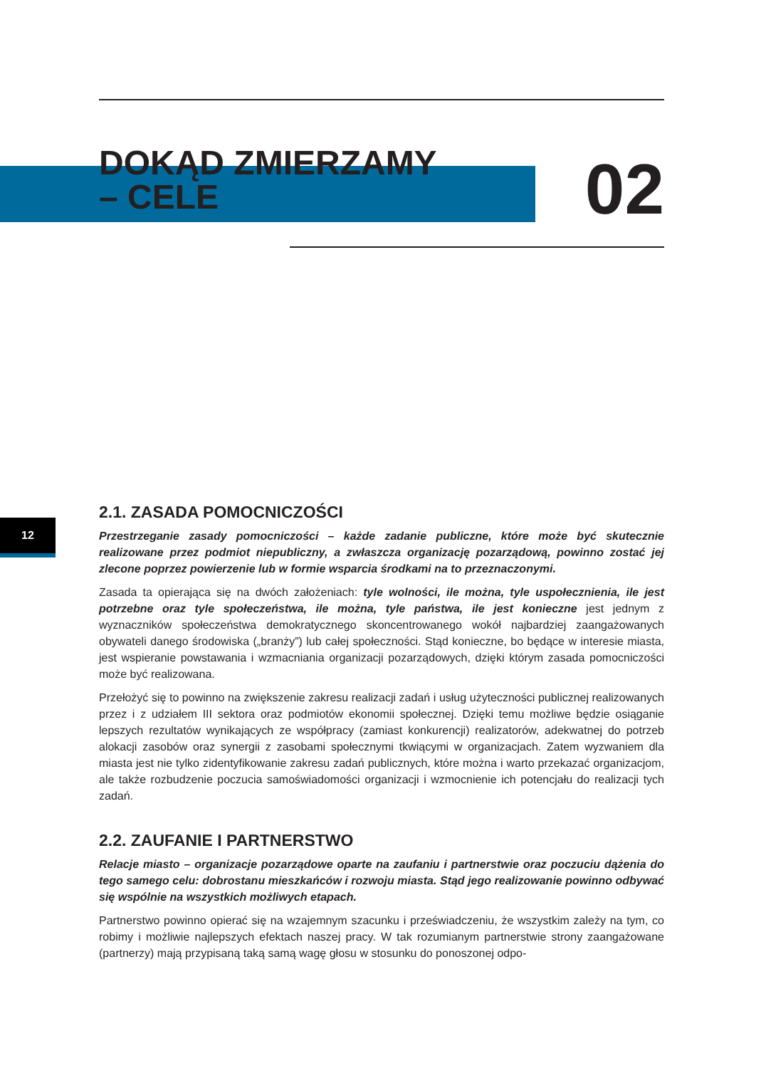DOKĄD ZMIERZAMY
– CELE
02
12
2.1. ZASADA POMOCNICZOŚCI
Przestrzeganie zasady pomocniczości – każde zadanie publiczne, które może być skutecznie realizowane przez podmiot niepubliczny, a zwłaszcza organizację pozarządową, powinno zostać jej zlecone poprzez powierzenie lub w formie wsparcia środkami na to przeznaczonymi.
Zasada ta opierająca się na dwóch założeniach: tyle wolności, ile można, tyle uspołecznienia, ile jest potrzebne oraz tyle społeczeństwa, ile można, tyle państwa, ile jest konieczne jest jednym z wyznaczników społeczeństwa demokratycznego skoncentrowanego wokół najbardziej zaangażowanych obywateli danego środowiska („branży”) lub całej społeczności. Stąd konieczne, bo będące w interesie miasta, jest wspieranie powstawania i wzmacniania organizacji pozarządowych, dzięki którym zasada pomocniczości może być realizowana.
Przełożyć się to powinno na zwiększenie zakresu realizacji zadań i usług użyteczności publicznej realizowanych przez i z udziałem III sektora oraz podmiotów ekonomii społecznej. Dzięki temu możliwe będzie osiąganie lepszych rezultatów wynikających ze współpracy (zamiast konkurencji) realizatorów, adekwatnej do potrzeb alokacji zasobów oraz synergii z zasobami społecznymi tkwiącymi w organizacjach. Zatem wyzwaniem dla miasta jest nie tylko zidentyfikowanie zakresu zadań publicznych, które można i warto przekazać organizacjom, ale także rozbudzenie poczucia samoświadomości organizacji i wzmocnienie ich potencjału do realizacji tych zadań.
2.2. ZAUFANIE I PARTNERSTWO
Relacje miasto – organizacje pozarządowe oparte na zaufaniu i partnerstwie oraz poczuciu dążenia do tego samego celu: dobrostanu mieszkańców i rozwoju miasta. Stąd jego realizowanie powinno odbywać się wspólnie na wszystkich możliwych etapach.
Partnerstwo powinno opierać się na wzajemnym szacunku i przeświadczeniu, że wszystkim zależy na tym, co robimy i możliwie najlepszych efektach naszej pracy. W tak rozumianym partnerstwie strony zaangażowane (partnerzy) mają przypisaną taką samą wagę głosu w stosunku do ponoszonej odpo-